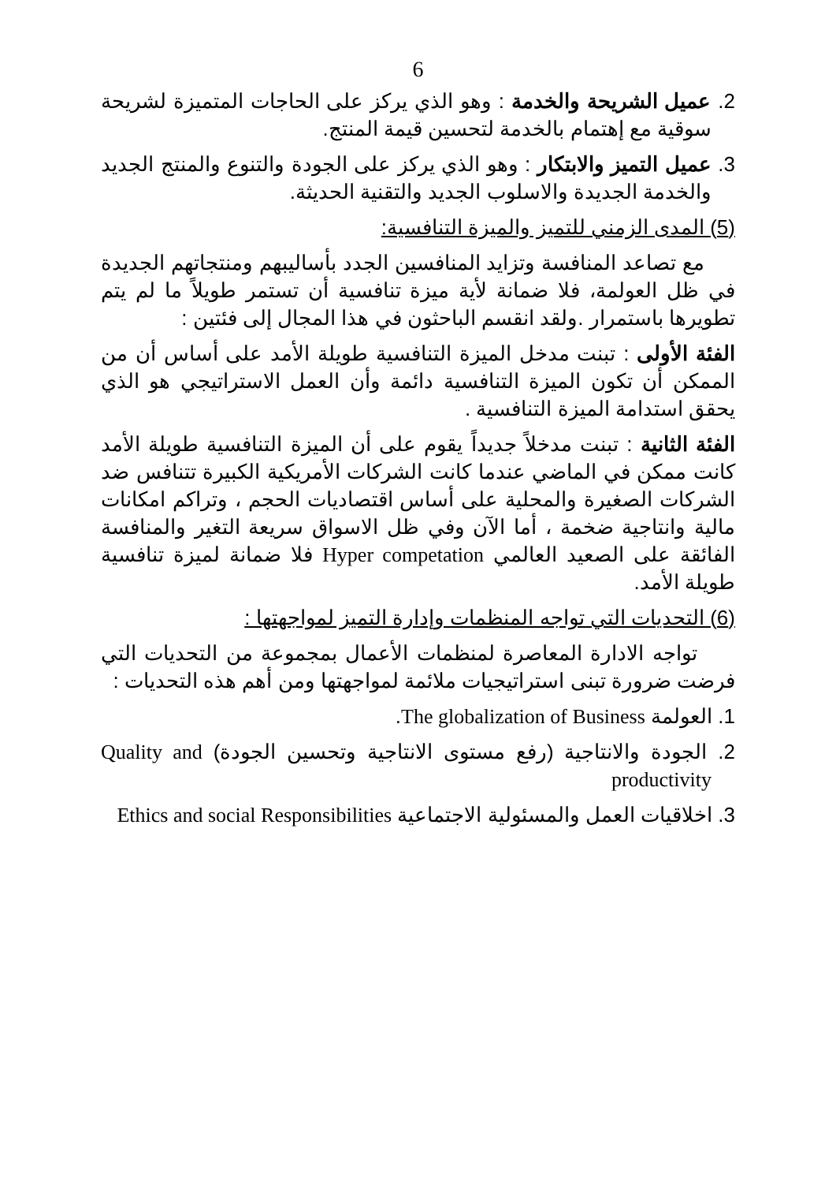6
2. عميل الشريحة والخدمة : وهو الذي يركز على الحاجات المتميزة لشريحة سوقية مع إهتمام بالخدمة لتحسين قيمة المنتج.
3. عميل التميز والابتكار : وهو الذي يركز على الجودة والتنوع والمنتج الجديد والخدمة الجديدة والاسلوب الجديد والتقنية الحديثة.
(5) المدى الزمني للتميز والميزة التنافسية:
مع تصاعد المنافسة وتزايد المنافسين الجدد بأساليبهم ومنتجاتهم الجديدة في ظل العولمة، فلا ضمانة لأية ميزة تنافسية أن تستمر طويلاً ما لم يتم تطويرها باستمرار .ولقد انقسم الباحثون في هذا المجال إلى فئتين :
الفئة الأولى : تبنت مدخل الميزة التنافسية طويلة الأمد على أساس أن من الممكن أن تكون الميزة التنافسية دائمة وأن العمل الاستراتيجي هو الذي يحقق استدامة الميزة التنافسية .
الفئة الثانية : تبنت مدخلاً جديداً يقوم على أن الميزة التنافسية طويلة الأمد كانت ممكن في الماضي عندما كانت الشركات الأمريكية الكبيرة تتنافس ضد الشركات الصغيرة والمحلية على أساس اقتصاديات الحجم ، وتراكم امكانات مالية وانتاجية ضخمة ، أما الآن وفي ظل الاسواق سريعة التغير والمنافسة الفائقة على الصعيد العالمي Hyper competation فلا ضمانة لميزة تنافسية طويلة الأمد.
(6) التحديات التي تواجه المنظمات وإدارة التميز لمواجهتها :
تواجه الادارة المعاصرة لمنظمات الأعمال بمجموعة من التحديات التي فرضت ضرورة تبنى استراتيجيات ملائمة لمواجهتها ومن أهم هذه التحديات :
1. العولمة The globalization of Business.
2. الجودة والانتاجية (رفع مستوى الانتاجية وتحسين الجودة) Quality and productivity
3. اخلاقيات العمل والمسئولية الاجتماعية Ethics and social Responsibilities